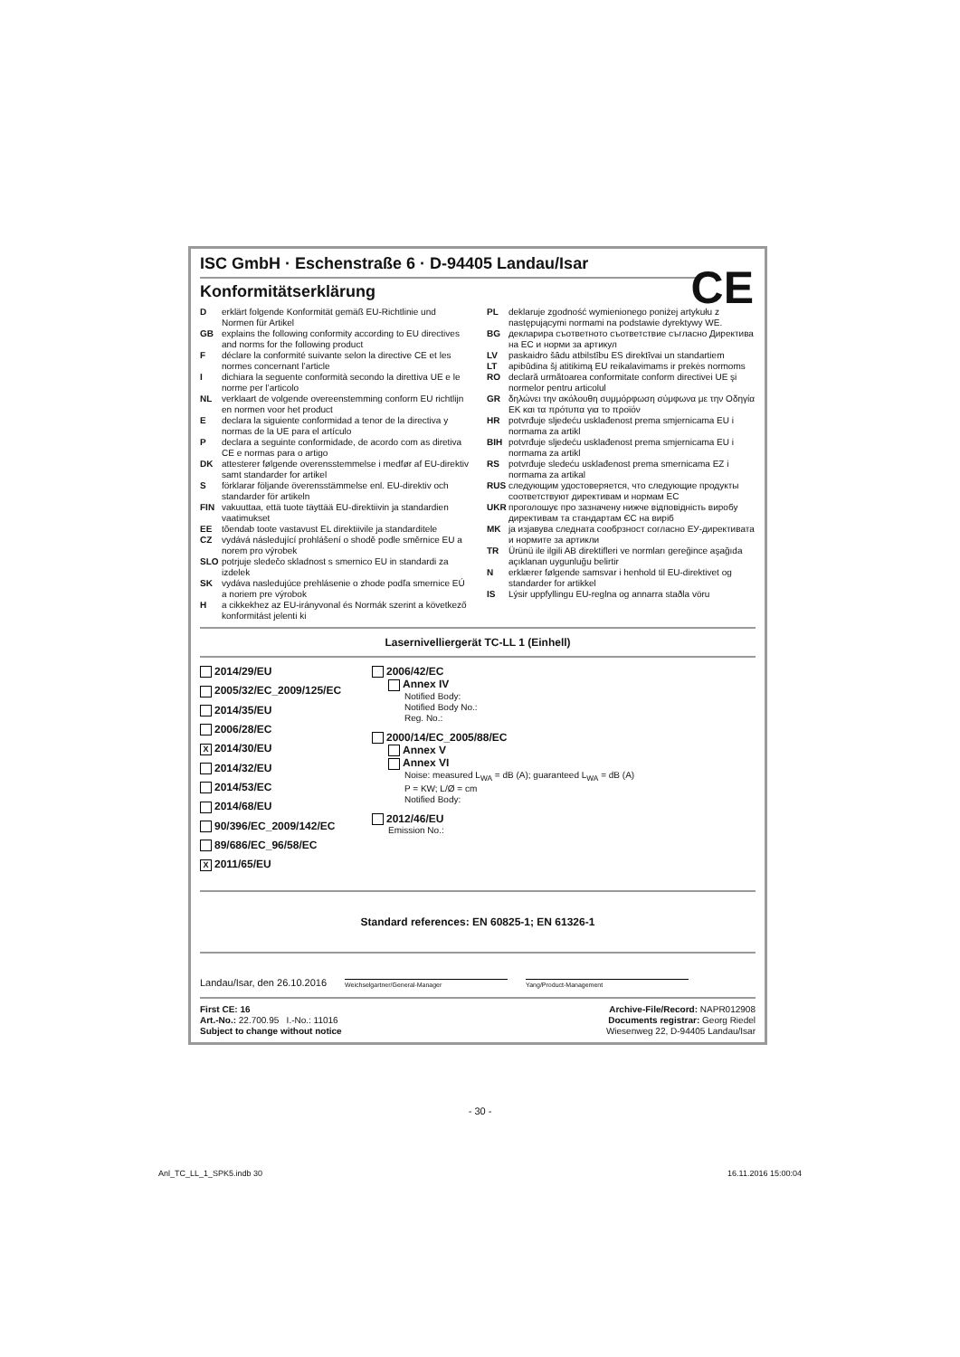CE
ISC GmbH · Eschenstraße 6 · D-94405 Landau/Isar
Konformitätserklärung
Derklärt folgende Konformität gemäß EU-Richtlinie und Normen für Artikel
GB explains the following conformity according to EU directives and norms for the following product
Fdéclare la conformité suivante selon la directive CE et les normes concernant l’article
Idichiara la seguente conformità secondo la direttiva UE e le norme per l’articolo
NL verklaart de volgende overeenstemming conform EU richtlijn en normen voor het product
Edeclara la siguiente conformidad a tenor de la directiva y normas de la UE para el artículo
Pdeclara a seguinte conformidade, de acordo com as diretiva CE e normas para o artigo
DK attesterer følgende overensstemmelse i medfør af EU-direktiv samt standarder for artikel
Sförklarar följande överensstämmelse enl. EU-direktiv och standarder för artikeln
FIN vakuuttaa, että tuote täyttää EU-direktiivin ja standardien vaatimukset
EE tõendab toote vastavust EL direktiivile ja standarditele
CZ vydává následující prohlášení o shodě podle směrnice EU a norem pro výrobek
SLO potrjuje sledečo skladnost s smernico EU in standardi za izdelek
SK vydáva nasledujúce prehlásenie o zhode podľa smernice EÚ a noriem pre výrobok
Ha cikkekhez az EU-irányvonal és Normák szerint a következő konformitást jelenti ki
PL deklaruje zgodność wymienionego poniżej artykułu z następującymi normami na podstawie dyrektywy WE.
BG декларира съответното съответствие съгласно Директива на ЕС и норми за артикул
LV paskaidro šādu atbilstību ES direktīvai un standartiem
LT apibūdina šį atitikimą EU reikalavimams ir prekės normoms
RO declară următoarea conformitate conform directivei UE şi normelor pentru articolul
GR δηλώνει την ακόλουθη συμμόρφωση σύμφωνα με την Οδηγία ΕΚ και τα πρότυπα για το προϊόν
HR potvrđuje sljedeću usklađenost prema smjernicama EU i normama za artikl
BIH potvrđuje sljedeću usklađenost prema smjernicama EU i normama za artikl
RS potvrđuje sledeću usklađenost prema smernicama EZ i normama za artikal
RUS следующим удостоверяется, что следующие продукты соответствуют директивам и нормам ЕС
UKR проголошує про зазначену нижче відповідність виробу директивам та стандартам ЄС на виріб
MK ја изјавува следната сообрзност согласно ЕУ-директивата и нормите за артикли
TR Ürünü ile ilgili AB direktifleri ve normları gereğince aşağıda açıklanan uygunluğu belirtir
Nerklærer følgende samsvar i henhold til EU-direktivet og standarder for artikkel
IS Lýsir uppfyllingu EU-reglna og annarra staðla vöru
Lasernivelliergerät TC-LL 1 (Einhell)
2014/29/EU
2005/32/EC_2009/125/EC
2014/35/EU
2006/28/EC
X 2014/30/EU
2014/32/EU
2014/53/EC
2014/68/EU
90/396/EC_2009/142/EC
89/686/EC_96/58/EC
X 2011/65/EU
2006/42/EC
Annex IV
Notified Body:
Notified Body No.:
Reg. No.:
2000/14/EC_2005/88/EC
Annex V
Annex VI
Noise: measured L<sub>WA</sub> = dB (A); guaranteed L<sub>WA</sub> = dB (A)
P = KW; L/Ø = cm
Notified Body:
2012/46/EU
Emission No.:
Standard references: EN 60825-1; EN 61326-1
Landau/Isar, den 26.10.2016
Weichselgartner/General-Manager
Yang/Product-Management
First CE: 16
Art.-No.: 22.700.95 I.-No.: 11016
Subject to change without notice
Archive-File/Record: NAPR012908
Documents registrar: Georg Riedel
Wiesenweg 22, D-94405 Landau/Isar
- 30 -
Anl_TC_LL_1_SPK5.indb 30 16.11.2016 15:00:04